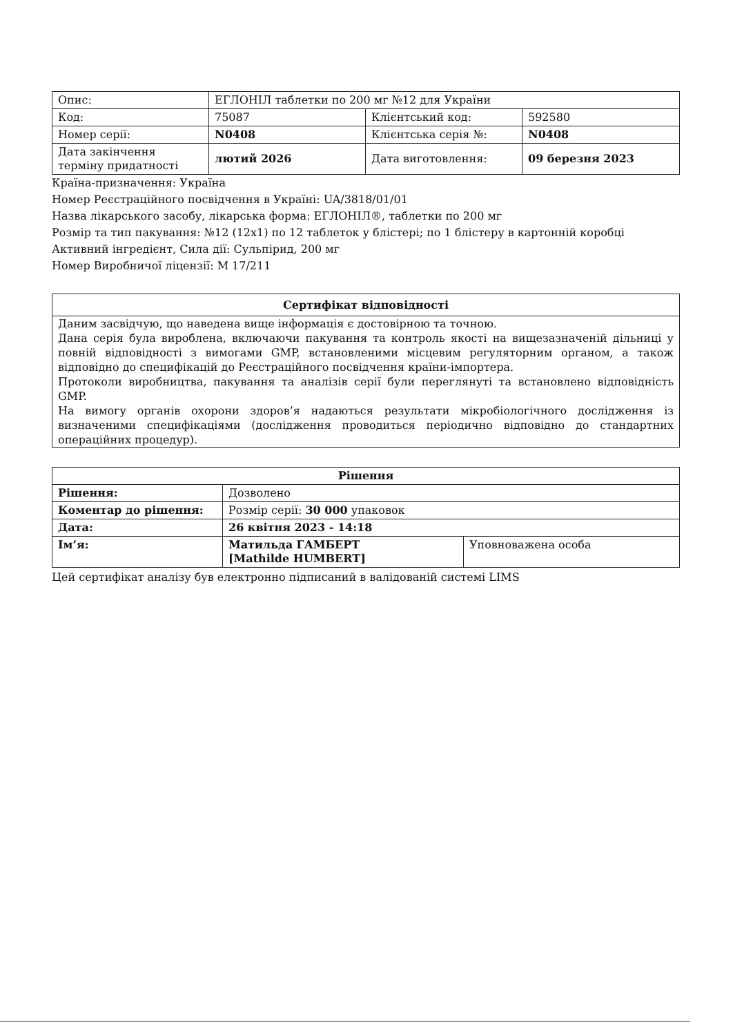| Опис: | ЕГЛОНІЛ таблетки по 200 мг №12 для України | | |
| Код: | 75087 | Клієнтський код: | 592580 |
| Номер серії: | N0408 | Клієнтська серія №: | N0408 |
| Дата закінчення терміну придатності | лютий 2026 | Дата виготовлення: | 09 березня 2023 |
Країна-призначення: Україна
Номер Реєстраційного посвідчення в Україні: UA/3818/01/01
Назва лікарського засобу, лікарська форма: ЕГЛОНІЛ®, таблетки по 200 мг
Розмір та тип пакування: №12 (12x1) по 12 таблеток у блістері; по 1 блістеру в картонній коробці
Активний інгредієнт, Сила дії: Сульпірид, 200 мг
Номер Виробничої ліцензії: M 17/211
Сертифікат відповідності
Даним засвідчую, що наведена вище інформація є достовірною та точною.
Дана серія була вироблена, включаючи пакування та контроль якості на вищезазначеній дільниці у повній відповідності з вимогами GMP, встановленими місцевим регуляторним органом, а також відповідно до специфікацій до Реєстраційного посвідчення країни-імпортера.
Протоколи виробництва, пакування та аналізів серії були переглянуті та встановлено відповідність GMP.
На вимогу органів охорони здоров’я надаються результати мікробіологічного дослідження із визначеними специфікаціями (дослідження проводиться періодично відповідно до стандартних операційних процедур).
| Рішення | | |
| Рішення: | Дозволено | |
| Коментар до рішення: | Розмір серії: 30 000 упаковок | |
| Дата: | 26 квітня 2023 - 14:18 | |
| Ім’я: | Матильда ГАМБЕРТ [Mathilde HUMBERT] | Уповноважена особа |
Цей сертифікат аналізу був електронно підписаний в валідованій системі LIMS